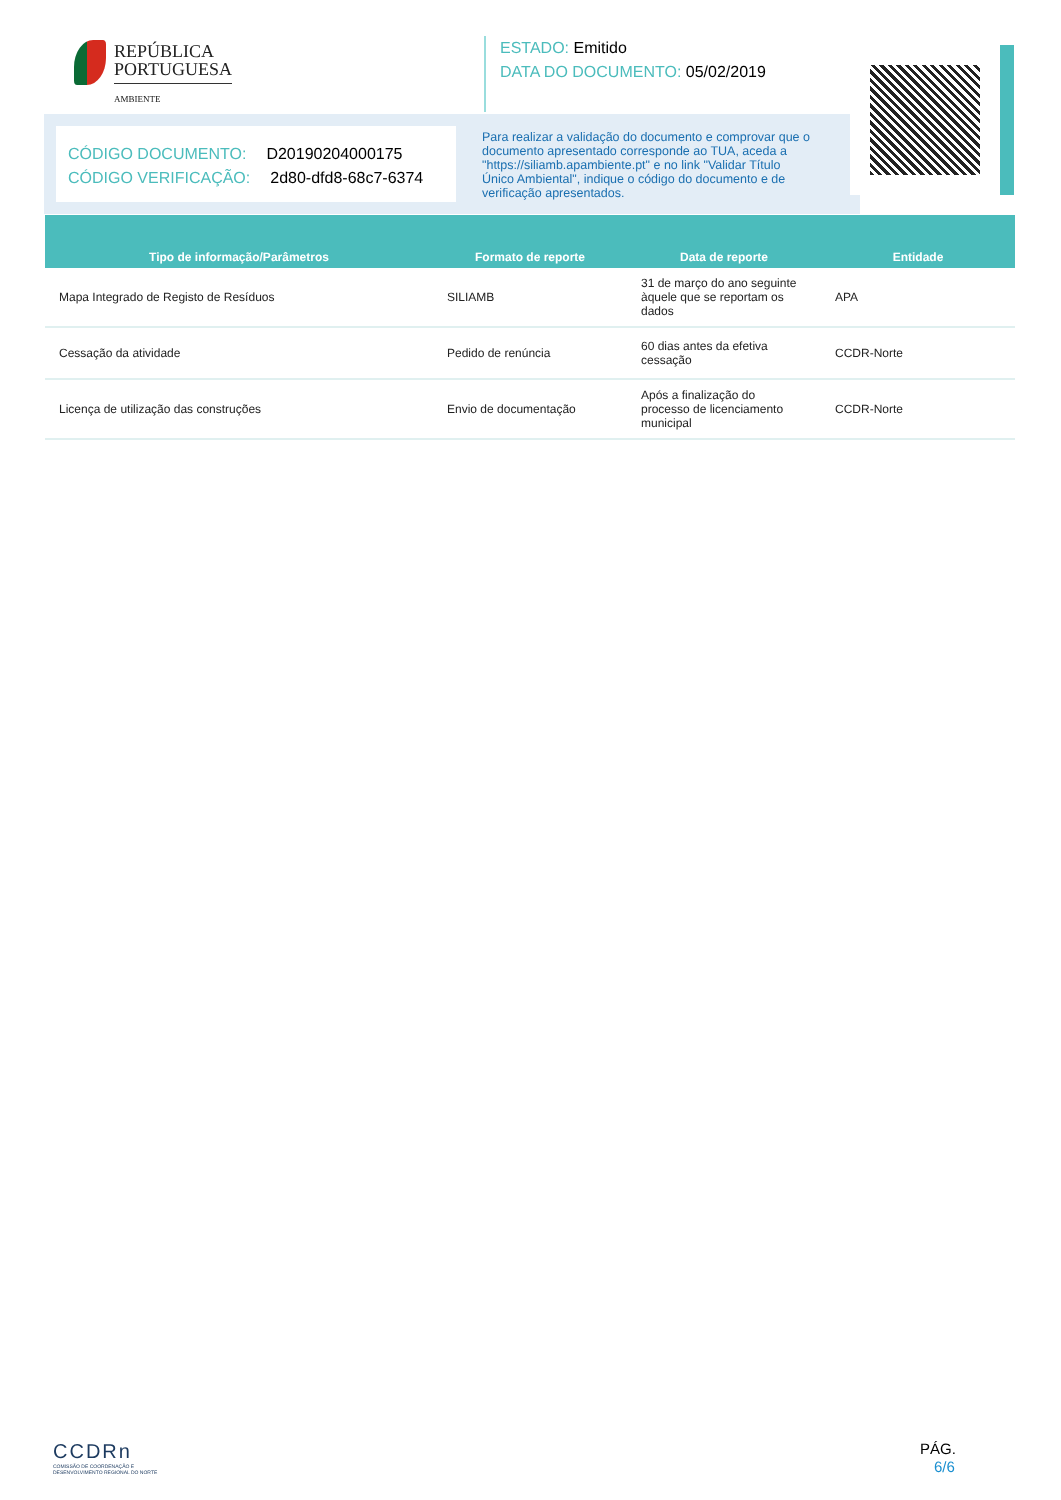REPÚBLICA
PORTUGUESA
AMBIENTE
ESTADO: Emitido
DATA DO DOCUMENTO: 05/02/2019
CÓDIGO DOCUMENTO: D20190204000175
CÓDIGO VERIFICAÇÃO: 2d80-dfd8-68c7-6374
Para realizar a validação do documento e comprovar que o documento apresentado corresponde ao TUA, aceda a "https://siliamb.apambiente.pt" e no link "Validar Título Único Ambiental", indique o código do documento e de verificação apresentados.
| Tipo de informação/Parâmetros | Formato de reporte | Data de reporte | Entidade |
| --- | --- | --- | --- |
| Mapa Integrado de Registo de Resíduos | SILIAMB | 31 de março do ano seguinte àquele que se reportam os dados | APA |
| Cessação da atividade | Pedido de renúncia | 60 dias antes da efetiva cessação | CCDR-Norte |
| Licença de utilização das construções | Envio de documentação | Após a finalização do processo de licenciamento municipal | CCDR-Norte |
CCDRn
COMISSÃO DE COORDENAÇÃO E
DESENVOLVIMENTO REGIONAL DO NORTE
PÁG.
6/6